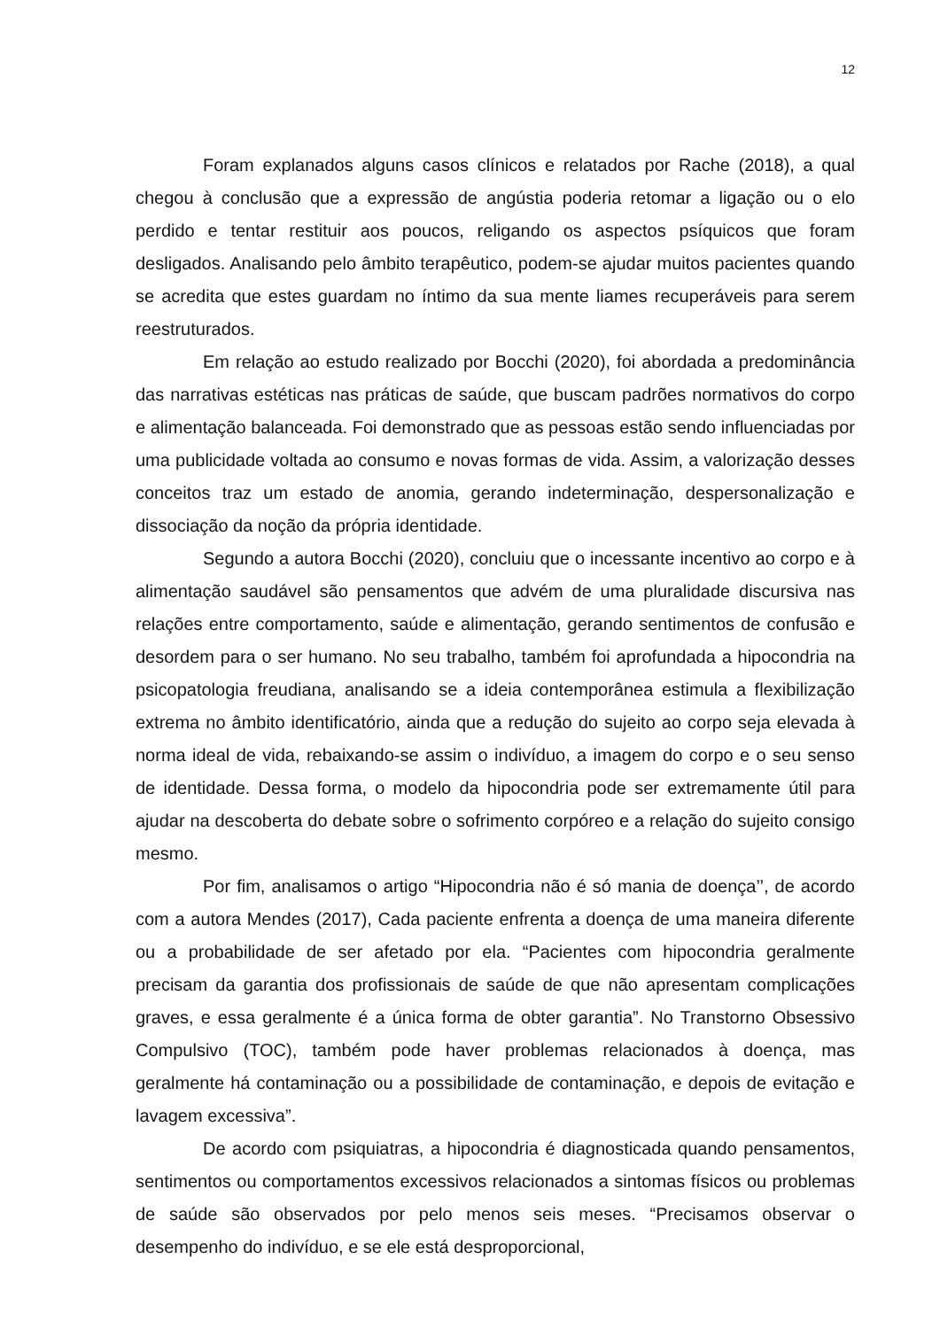12
Foram explanados alguns casos clínicos e relatados por Rache (2018), a qual chegou à conclusão que a expressão de angústia poderia retomar a ligação ou o elo perdido e tentar restituir aos poucos, religando os aspectos psíquicos que foram desligados. Analisando pelo âmbito terapêutico, podem-se ajudar muitos pacientes quando se acredita que estes guardam no íntimo da sua mente liames recuperáveis para serem reestruturados.
Em relação ao estudo realizado por Bocchi (2020), foi abordada a predominância das narrativas estéticas nas práticas de saúde, que buscam padrões normativos do corpo e alimentação balanceada. Foi demonstrado que as pessoas estão sendo influenciadas por uma publicidade voltada ao consumo e novas formas de vida. Assim, a valorização desses conceitos traz um estado de anomia, gerando indeterminação, despersonalização e dissociação da noção da própria identidade.
Segundo a autora Bocchi (2020), concluiu que o incessante incentivo ao corpo e à alimentação saudável são pensamentos que advém de uma pluralidade discursiva nas relações entre comportamento, saúde e alimentação, gerando sentimentos de confusão e desordem para o ser humano. No seu trabalho, também foi aprofundada a hipocondria na psicopatologia freudiana, analisando se a ideia contemporânea estimula a flexibilização extrema no âmbito identificatório, ainda que a redução do sujeito ao corpo seja elevada à norma ideal de vida, rebaixando-se assim o indivíduo, a imagem do corpo e o seu senso de identidade. Dessa forma, o modelo da hipocondria pode ser extremamente útil para ajudar na descoberta do debate sobre o sofrimento corpóreo e a relação do sujeito consigo mesmo.
Por fim, analisamos o artigo “Hipocondria não é só mania de doença’’, de acordo com a autora Mendes (2017), Cada paciente enfrenta a doença de uma maneira diferente ou a probabilidade de ser afetado por ela. “Pacientes com hipocondria geralmente precisam da garantia dos profissionais de saúde de que não apresentam complicações graves, e essa geralmente é a única forma de obter garantia”. No Transtorno Obsessivo Compulsivo (TOC), também pode haver problemas relacionados à doença, mas geralmente há contaminação ou a possibilidade de contaminação, e depois de evitação e lavagem excessiva”.
De acordo com psiquiatras, a hipocondria é diagnosticada quando pensamentos, sentimentos ou comportamentos excessivos relacionados a sintomas físicos ou problemas de saúde são observados por pelo menos seis meses. “Precisamos observar o desempenho do indivíduo, e se ele está desproporcional,